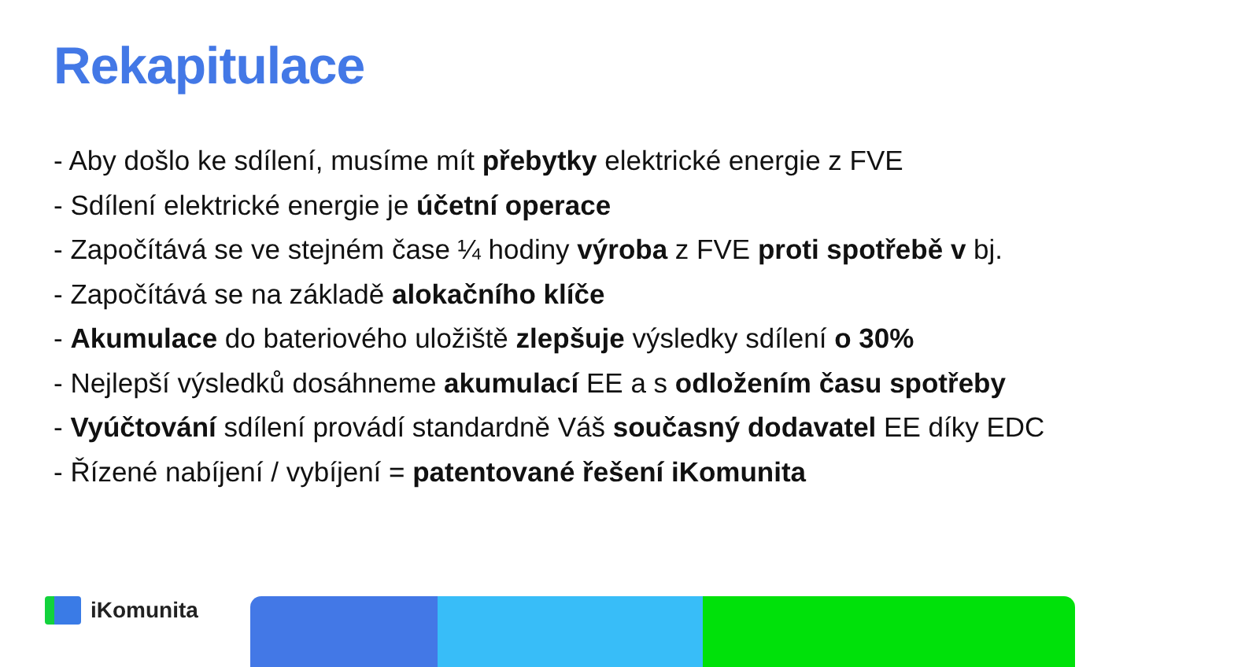Rekapitulace
- Aby došlo ke sdílení, musíme mít přebytky elektrické energie z FVE
- Sdílení elektrické energie je účetní operace
- Započítává se ve stejném čase ¼ hodiny výroba z FVE proti spotřebě v bj.
- Započítává se na základě alokačního klíče
- Akumulace do bateriového uložiště zlepšuje výsledky sdílení o 30%
- Nejlepší výsledků dosáhneme akumulací EE a s odložením času spotřeby
- Vyúčtování sdílení provádí standardně Váš současný dodavatel EE díky EDC
- Řízené nabíjení / vybíjení = patentované řešení iKomunita
iKomunita